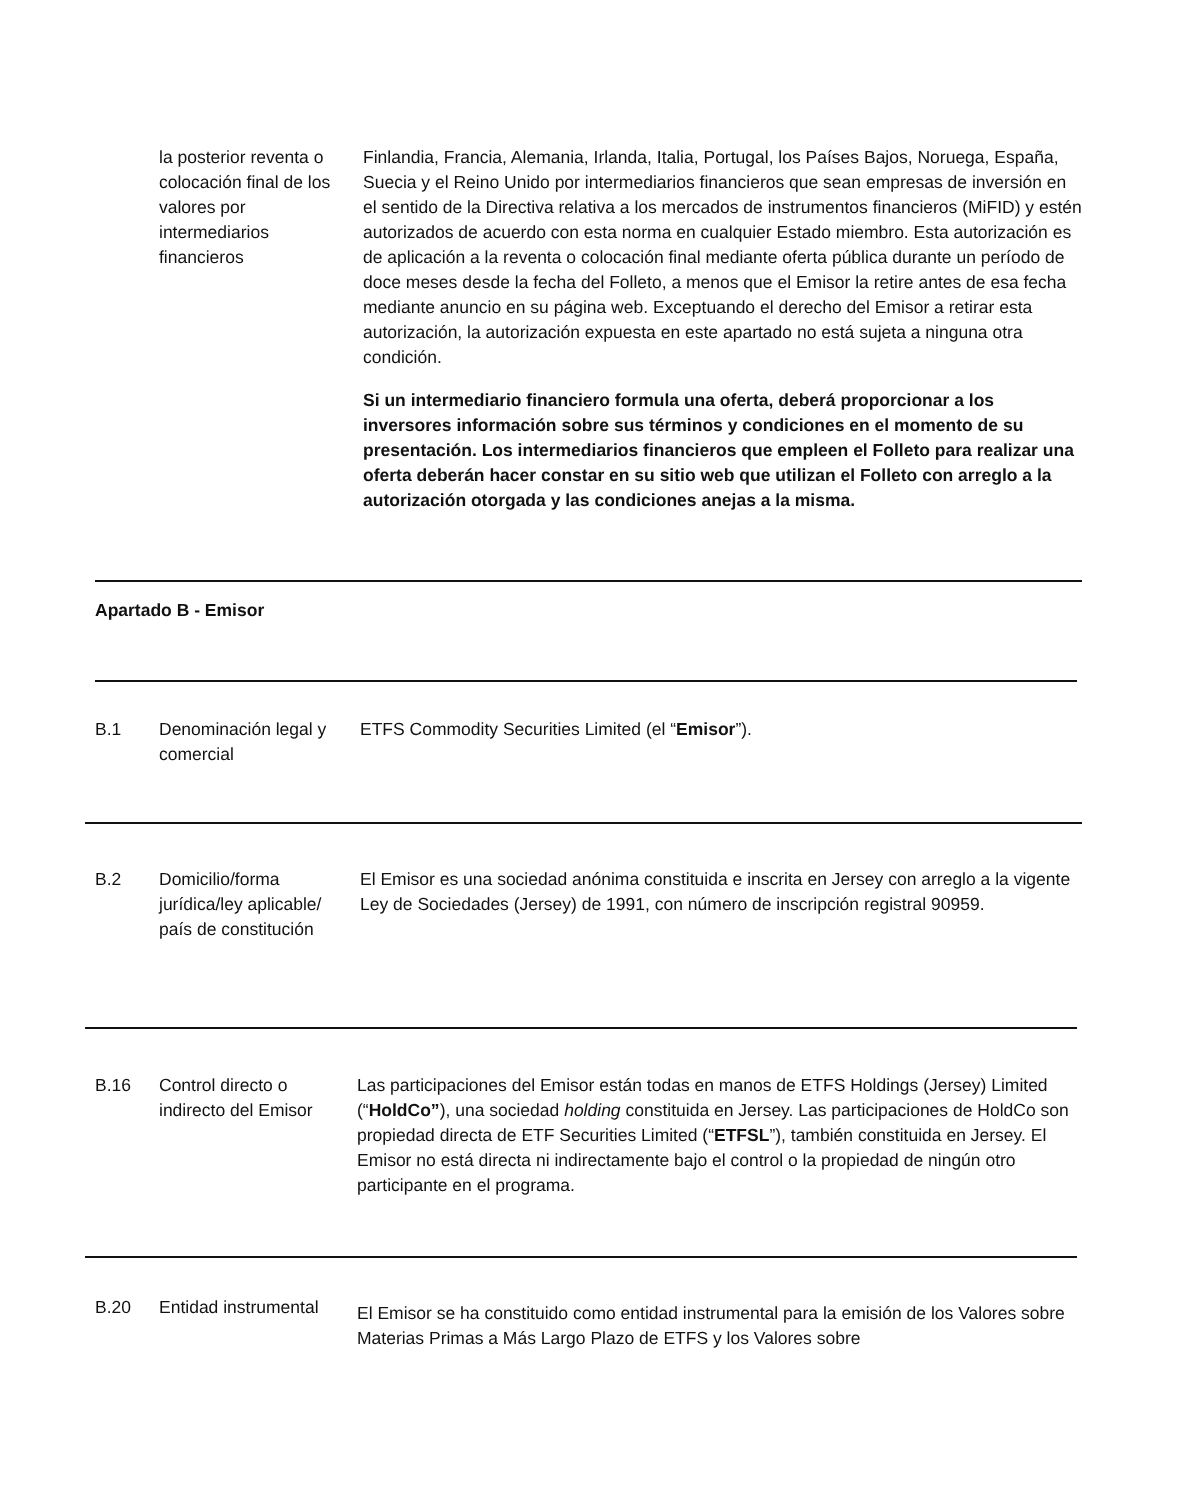la posterior reventa o colocación final de los valores por intermediarios financieros
Finlandia, Francia, Alemania, Irlanda, Italia, Portugal, los Países Bajos, Noruega, España, Suecia y el Reino Unido por intermediarios financieros que sean empresas de inversión en el sentido de la Directiva relativa a los mercados de instrumentos financieros (MiFID) y estén autorizados de acuerdo con esta norma en cualquier Estado miembro. Esta autorización es de aplicación a la reventa o colocación final mediante oferta pública durante un período de doce meses desde la fecha del Folleto, a menos que el Emisor la retire antes de esa fecha mediante anuncio en su página web. Exceptuando el derecho del Emisor a retirar esta autorización, la autorización expuesta en este apartado no está sujeta a ninguna otra condición.
Si un intermediario financiero formula una oferta, deberá proporcionar a los inversores información sobre sus términos y condiciones en el momento de su presentación. Los intermediarios financieros que empleen el Folleto para realizar una oferta deberán hacer constar en su sitio web que utilizan el Folleto con arreglo a la autorización otorgada y las condiciones anejas a la misma.
Apartado B - Emisor
B.1
Denominación legal y comercial
ETFS Commodity Securities Limited (el “Emisor”).
B.2
Domicilio/forma jurídica/ley aplicable/ país de constitución
El Emisor es una sociedad anónima constituida e inscrita en Jersey con arreglo a la vigente Ley de Sociedades (Jersey) de 1991, con número de inscripción registral 90959.
B.16
Control directo o indirecto del Emisor
Las participaciones del Emisor están todas en manos de ETFS Holdings (Jersey) Limited (“HoldCo”), una sociedad holding constituida en Jersey. Las participaciones de HoldCo son propiedad directa de ETF Securities Limited (“ETFSL”), también constituida en Jersey. El Emisor no está directa ni indirectamente bajo el control o la propiedad de ningún otro participante en el programa.
B.20
Entidad instrumental
El Emisor se ha constituido como entidad instrumental para la emisión de los Valores sobre Materias Primas a Más Largo Plazo de ETFS y los Valores sobre